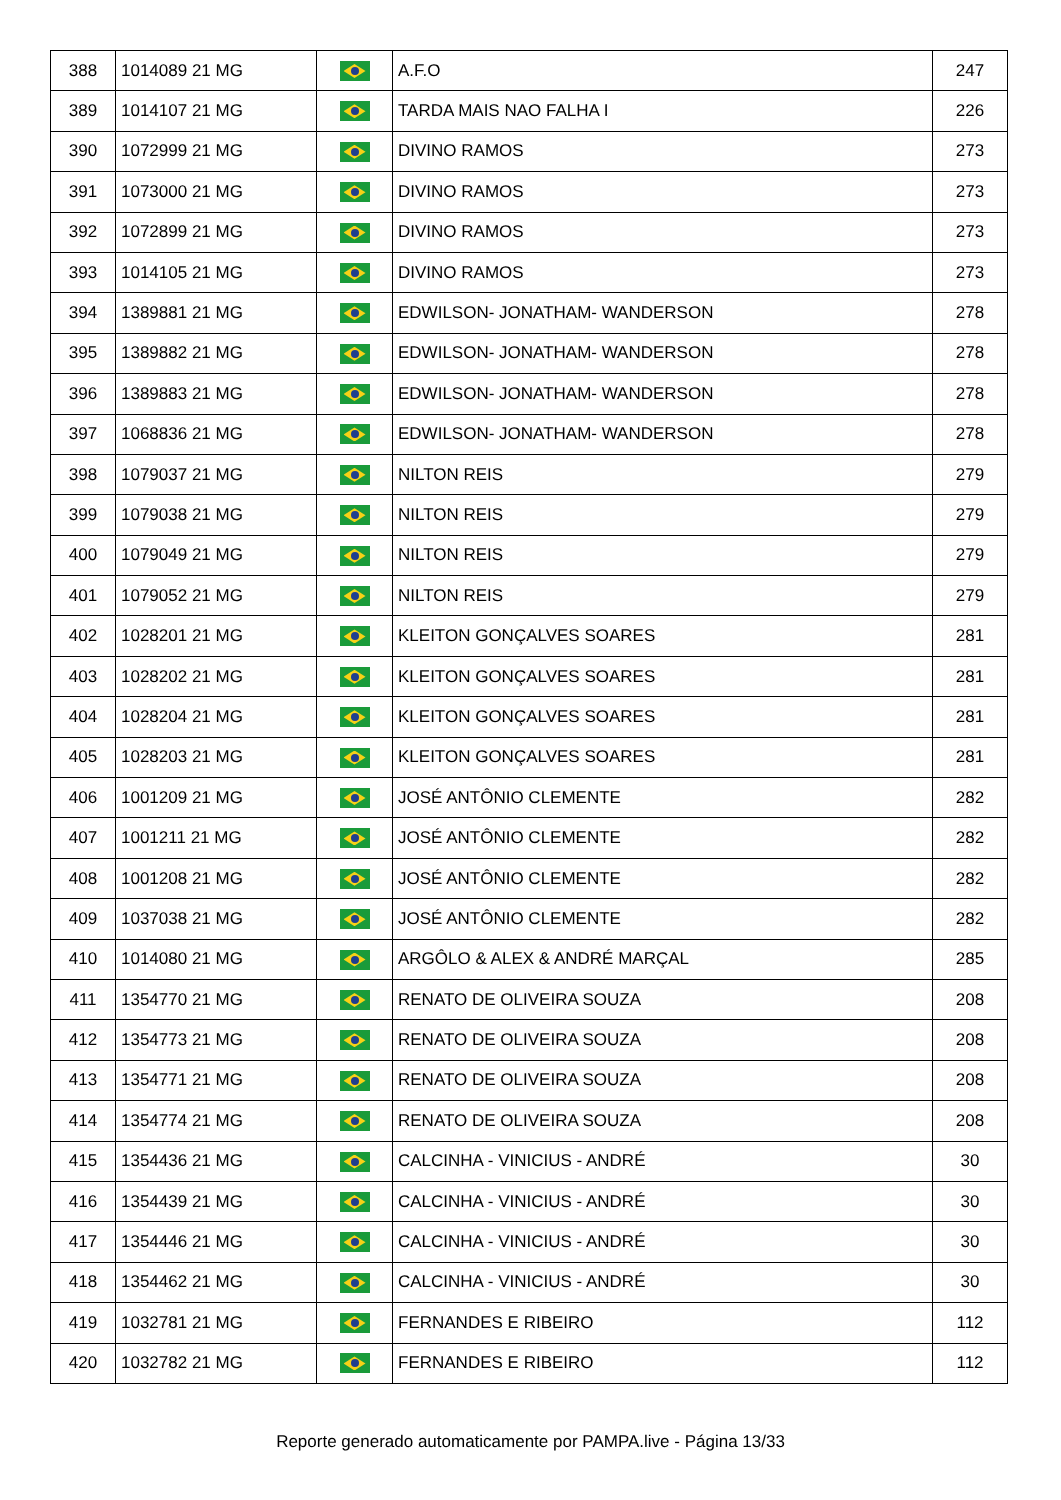| 388 | 1014089 21 MG | | A.F.O | 247 |
| 389 | 1014107 21 MG | | TARDA MAIS NAO FALHA I | 226 |
| 390 | 1072999 21 MG | | DIVINO RAMOS | 273 |
| 391 | 1073000 21 MG | | DIVINO RAMOS | 273 |
| 392 | 1072899 21 MG | | DIVINO RAMOS | 273 |
| 393 | 1014105 21 MG | | DIVINO RAMOS | 273 |
| 394 | 1389881 21 MG | | EDWILSON- JONATHAM- WANDERSON | 278 |
| 395 | 1389882 21 MG | | EDWILSON- JONATHAM- WANDERSON | 278 |
| 396 | 1389883 21 MG | | EDWILSON- JONATHAM- WANDERSON | 278 |
| 397 | 1068836 21 MG | | EDWILSON- JONATHAM- WANDERSON | 278 |
| 398 | 1079037 21 MG | | NILTON REIS | 279 |
| 399 | 1079038 21 MG | | NILTON REIS | 279 |
| 400 | 1079049 21 MG | | NILTON REIS | 279 |
| 401 | 1079052 21 MG | | NILTON REIS | 279 |
| 402 | 1028201 21 MG | | KLEITON GONÇALVES SOARES | 281 |
| 403 | 1028202 21 MG | | KLEITON GONÇALVES SOARES | 281 |
| 404 | 1028204 21 MG | | KLEITON GONÇALVES SOARES | 281 |
| 405 | 1028203 21 MG | | KLEITON GONÇALVES SOARES | 281 |
| 406 | 1001209 21 MG | | JOSÉ ANTÔNIO CLEMENTE | 282 |
| 407 | 1001211 21 MG | | JOSÉ ANTÔNIO CLEMENTE | 282 |
| 408 | 1001208 21 MG | | JOSÉ ANTÔNIO CLEMENTE | 282 |
| 409 | 1037038 21 MG | | JOSÉ ANTÔNIO CLEMENTE | 282 |
| 410 | 1014080 21 MG | | ARGÔLO & ALEX & ANDRÉ MARÇAL | 285 |
| 411 | 1354770 21 MG | | RENATO DE OLIVEIRA SOUZA | 208 |
| 412 | 1354773 21 MG | | RENATO DE OLIVEIRA SOUZA | 208 |
| 413 | 1354771 21 MG | | RENATO DE OLIVEIRA SOUZA | 208 |
| 414 | 1354774 21 MG | | RENATO DE OLIVEIRA SOUZA | 208 |
| 415 | 1354436 21 MG | | CALCINHA - VINICIUS - ANDRÉ | 30 |
| 416 | 1354439 21 MG | | CALCINHA - VINICIUS - ANDRÉ | 30 |
| 417 | 1354446 21 MG | | CALCINHA - VINICIUS - ANDRÉ | 30 |
| 418 | 1354462 21 MG | | CALCINHA - VINICIUS - ANDRÉ | 30 |
| 419 | 1032781 21 MG | | FERNANDES E RIBEIRO | 112 |
| 420 | 1032782 21 MG | | FERNANDES E RIBEIRO | 112 |
Reporte generado automaticamente por PAMPA.live - Página 13/33